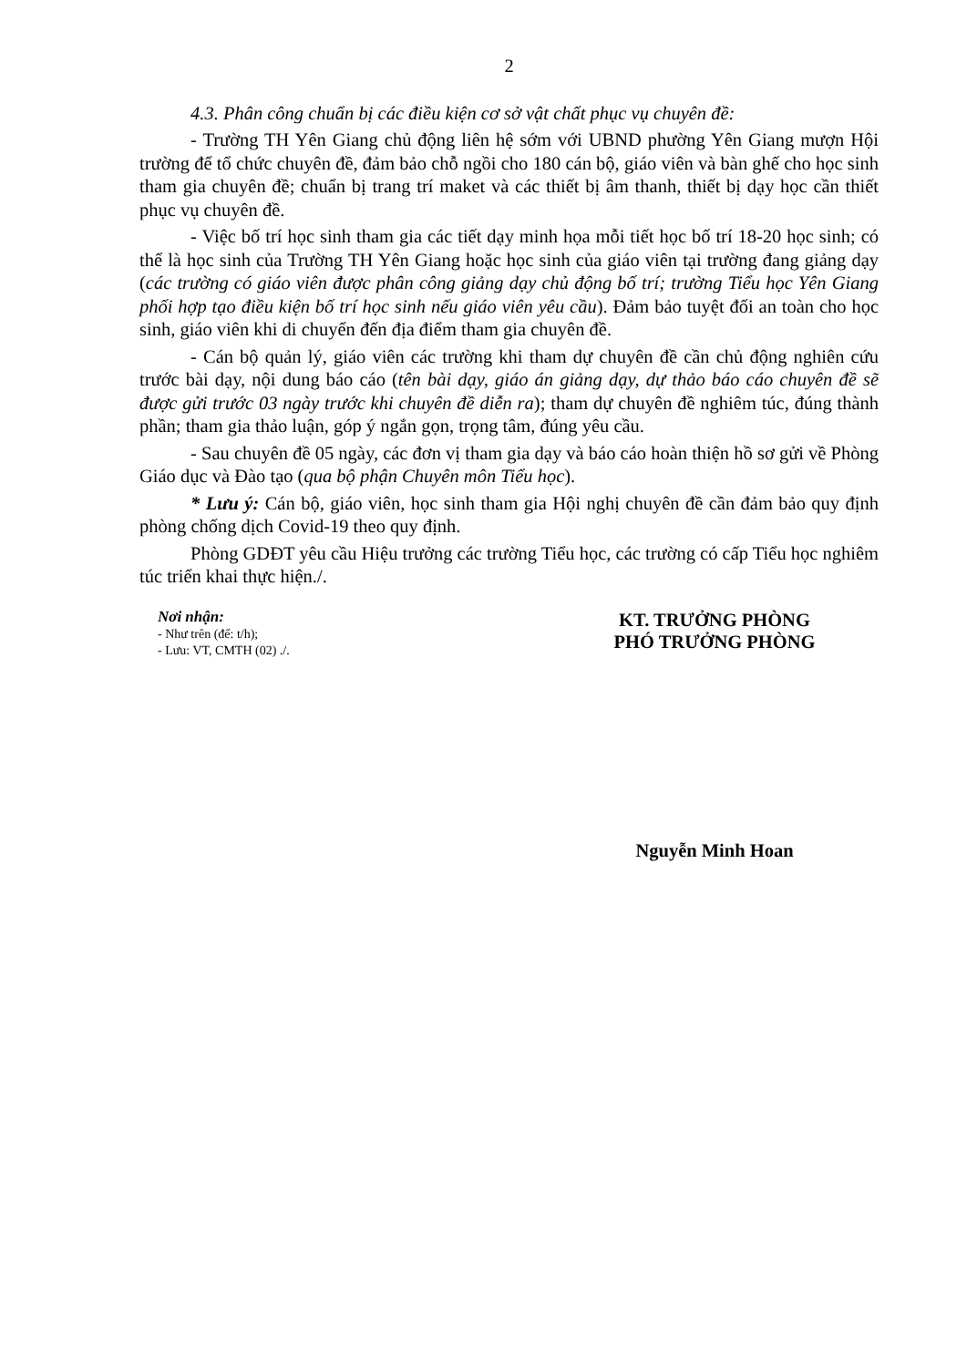2
4.3. Phân công chuẩn bị các điều kiện cơ sở vật chất phục vụ chuyên đề:
- Trường TH Yên Giang chủ động liên hệ sớm với UBND phường Yên Giang mượn Hội trường để tổ chức chuyên đề, đảm bảo chỗ ngồi cho 180 cán bộ, giáo viên và bàn ghế cho học sinh tham gia chuyên đề; chuẩn bị trang trí maket và các thiết bị âm thanh, thiết bị dạy học cần thiết phục vụ chuyên đề.
- Việc bố trí học sinh tham gia các tiết dạy minh họa mỗi tiết học bố trí 18-20 học sinh; có thể là học sinh của Trường TH Yên Giang hoặc học sinh của giáo viên tại trường đang giảng dạy (các trường có giáo viên được phân công giảng dạy chủ động bố trí; trường Tiểu học Yên Giang phối hợp tạo điều kiện bố trí học sinh nếu giáo viên yêu cầu). Đảm bảo tuyệt đối an toàn cho học sinh, giáo viên khi di chuyển đến địa điểm tham gia chuyên đề.
- Cán bộ quản lý, giáo viên các trường khi tham dự chuyên đề cần chủ động nghiên cứu trước bài dạy, nội dung báo cáo (tên bài dạy, giáo án giảng dạy, dự thảo báo cáo chuyên đề sẽ được gửi trước 03 ngày trước khi chuyên đề diễn ra); tham dự chuyên đề nghiêm túc, đúng thành phần; tham gia thảo luận, góp ý ngắn gọn, trọng tâm, đúng yêu cầu.
- Sau chuyên đề 05 ngày, các đơn vị tham gia dạy và báo cáo hoàn thiện hồ sơ gửi về Phòng Giáo dục và Đào tạo (qua bộ phận Chuyên môn Tiểu học).
* Lưu ý: Cán bộ, giáo viên, học sinh tham gia Hội nghị chuyên đề cần đảm bảo quy định phòng chống dịch Covid-19 theo quy định.
Phòng GDĐT yêu cầu Hiệu trưởng các trường Tiểu học, các trường có cấp Tiểu học nghiêm túc triển khai thực hiện./.
Nơi nhận:
- Như trên (để: t/h);
- Lưu: VT, CMTH (02) ./.
KT. TRƯỞNG PHÒNG
PHÓ TRƯỞNG PHÒNG
Nguyễn Minh Hoan